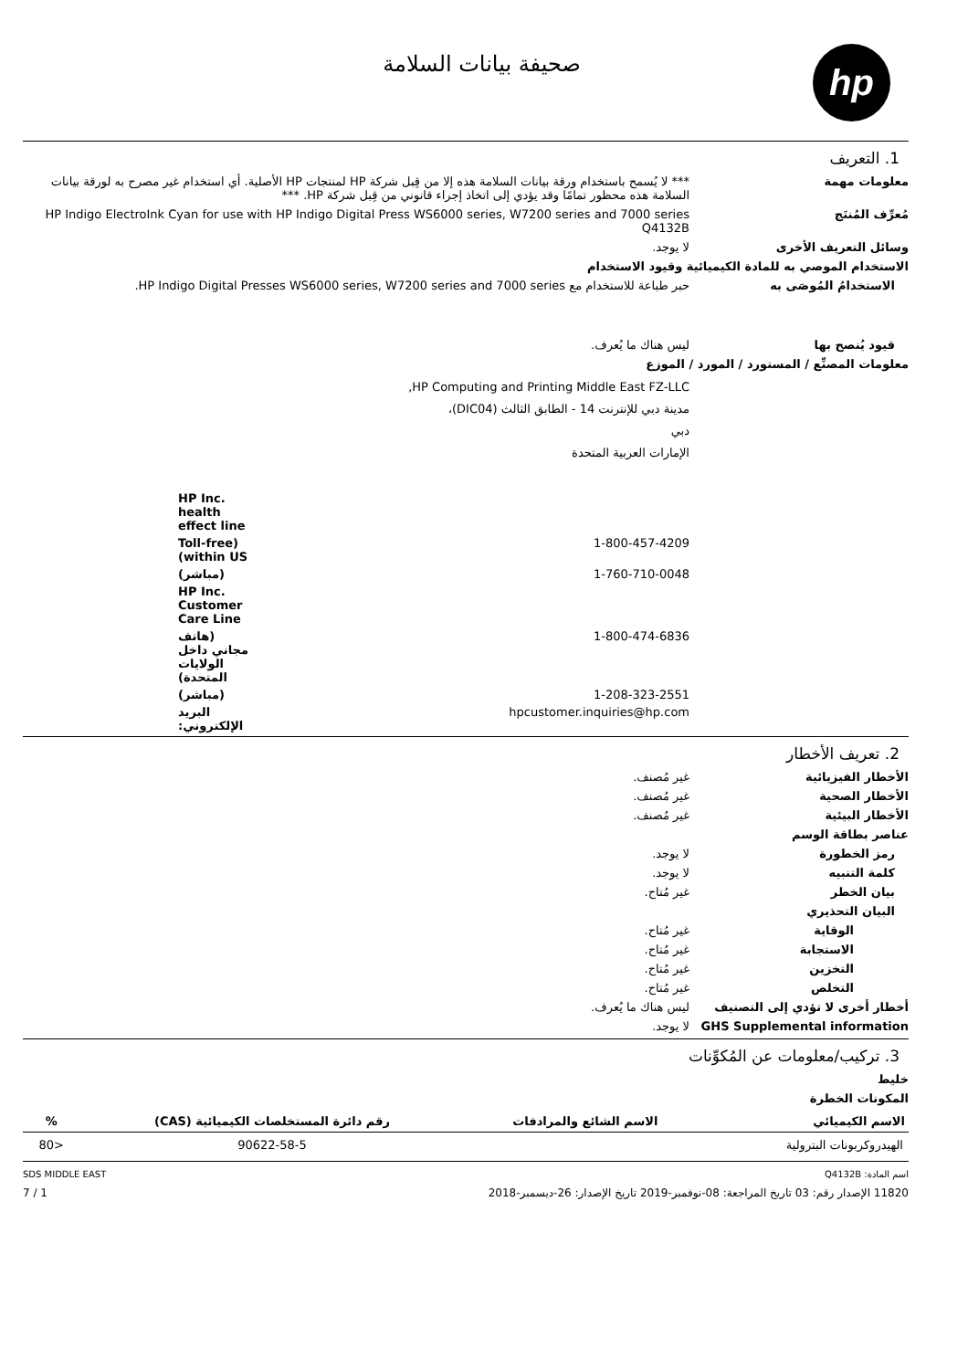hp
صحيفة بيانات السلامة
1. التعريف
معلومات مهمة *** لا يُسمح باستخدام ورقة بيانات السلامة هذه إلا من قِبل شركة HP لمنتجات HP الأصلية. أي استخدام غير مصرح به لورقة بيانات السلامة هذه محظور تمامًا وقد يؤدي إلى اتخاذ إجراء قانوني من قِبل شركة HP. ***
مُعرِّف المُنتَج HP Indigo ElectroInk Cyan for use with HP Indigo Digital Press WS6000 series, W7200 series and 7000 series
Q4132B
وسائل التعريف الأخرى لا يوجد.
الاستخدام الموصي به للمادة الكيميائية وقيود الاستخدام
الاستخدامُ المُوصَى به حبر طباعة للاستخدام مع HP Indigo Digital Presses WS6000 series, W7200 series and 7000 series.
قيود يُنصح بها ليس هناك ما يُعرف.
معلومات المصنِّع / المستورد / المورد / الموزع
HP Computing and Printing Middle East FZ-LLC,
مدينة دبي للإنترنت 14 - الطابق الثالث (DIC04)،
دبي
الإمارات العربية المتحدة
HP Inc. health effect line
1-800-457-4209 (Toll-free within US)
1-760-710-0048 (مباشر)
HP Inc. Customer Care Line
1-800-474-6836 (هاتف مجاني داخل الولايات المتحدة)
1-208-323-2551 (مباشر)
hpcustomer.inquiries@hp.com البريد الإلكتروني:
2. تعريف الأخطار
الأخطار الفيزيائية غير مُصنف.
الأخطار الصحية غير مُصنف.
الأخطار البيئية غير مُصنف.
عناصر بطاقة الوسم
رمز الخطورة لا يوجد.
كلمة التنبيه لا يوجد.
بيان الخطر غير مُتاح.
البيان التحذيري
الوقاية غير مُتاح.
الاستجابة غير مُتاح.
التخزين غير مُتاح.
التخلص غير مُتاح.
أخطار أخرى لا تؤدي إلى التصنيف ليس هناك ما يُعرف.
GHS Supplemental information لا يوجد.
3. تركيب/معلومات عن المُكوِّنات
خليط
المكونات الخطرة
| الاسم الكيميائي | الاسم الشائع والمرادفات | رقم دائرة المستخلصات الكيميائية (CAS) | % |
| --- | --- | --- | --- |
| الهيدروكربونات البترولية | | 90622-58-5 | <80 |
اسم المادة: Q4132B SDS MIDDLE EAST
11820 الإصدار رقم: 03 تاريخ المراجعة: 08-نوفمبر-2019 تاريخ الإصدار: 26-ديسمبر-2018 1 / 7